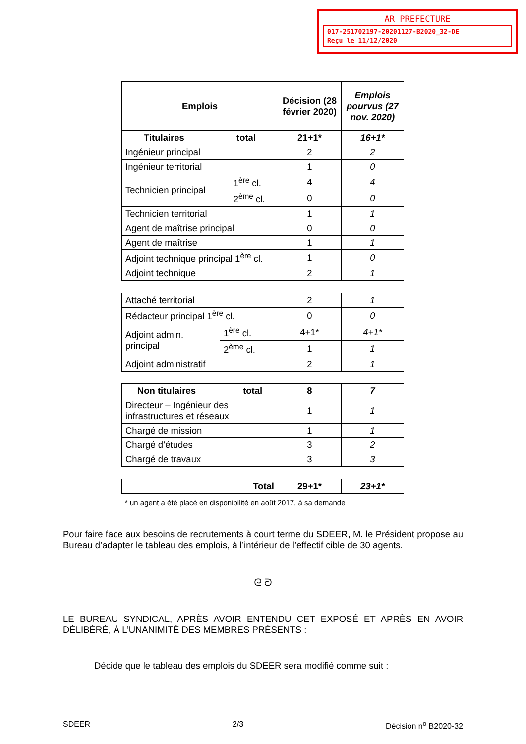AR PREFECTURE
017-251702197-20201127-B2020_32-DE
Reçu le 11/12/2020
| Emplois | | Décision (28 février 2020) | Emplois pourvus (27 nov. 2020) |
| --- | --- | --- | --- |
| Titulaires total | | 21+1* | 16+1* |
| Ingénieur principal | | 2 | 2 |
| Ingénieur territorial | | 1 | 0 |
| Technicien principal | 1<sup>ère</sup> cl. | 4 | 4 |
| | 2<sup>ème</sup> cl. | 0 | 0 |
| Technicien territorial | | 1 | 1 |
| Agent de maîtrise principal | | 0 | 0 |
| Agent de maîtrise | | 1 | 1 |
| Adjoint technique principal 1<sup>ère</sup> cl. | | 1 | 0 |
| Adjoint technique | | 2 | 1 |
| Attaché territorial | | 2 | 1 |
| Rédacteur principal 1<sup>ère</sup> cl. | | 0 | 0 |
| Adjoint admin. principal | 1<sup>ère</sup> cl. | 4+1* | 4+1* |
| | 2<sup>ème</sup> cl. | 1 | 1 |
| Adjoint administratif | | 2 | 1 |
| Non titulaires total | 8 | 7 |
| --- | --- | --- |
| Directeur – Ingénieur des infrastructures et réseaux | 1 | 1 |
| Chargé de mission | 1 | 1 |
| Chargé d’études | 3 | 2 |
| Chargé de travaux | 3 | 3 |
| Total | 29+1* | 23+1* |
| --- | --- | --- |
* un agent a été placé en disponibilité en août 2017, à sa demande
Pour faire face aux besoins de recrutements à court terme du SDEER, M. le Président propose au Bureau d’adapter le tableau des emplois, à l’intérieur de l’effectif cible de 30 agents.
ᘓ ᘐ
LE BUREAU SYNDICAL, APRÈS AVOIR ENTENDU CET EXPOSÉ ET APRÈS EN AVOIR DÉLIBÉRÉ, À L’UNANIMITÉ DES MEMBRES PRÉSENTS :
Décide que le tableau des emplois du SDEER sera modifié comme suit :
SDEER 2/3 Décision n<sup>o</sup> B2020-32